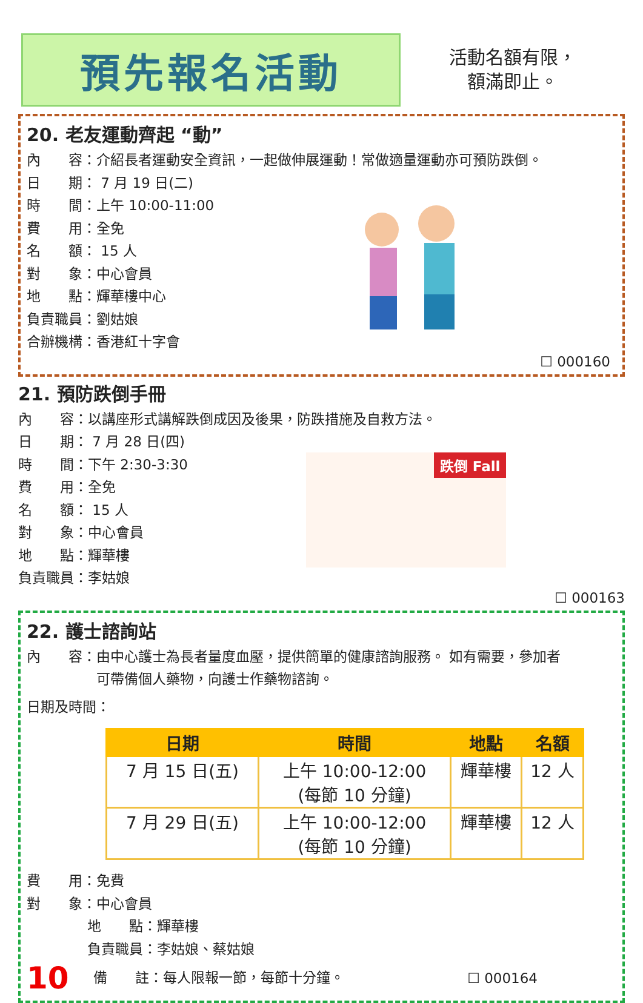預先報名活動
活動名額有限，
額滿即止。
20. 老友運動齊起 “動”
內　　容：介紹長者運動安全資訊，一起做伸展運動！常做適量運動亦可預防跌倒。
日　　期： 7 月 19 日(二)
時　　間：上午 10:00-11:00
費　　用：全免
名　　額： 15 人
對　　象：中心會員
地　　點：輝華樓中心
負責職員：劉姑娘
合辦機構：香港紅十字會
☐ 000160
21. 預防跌倒手冊
內　　容：以講座形式講解跌倒成因及後果，防跌措施及自救方法。
日　　期： 7 月 28 日(四)
時　　間：下午 2:30-3:30
費　　用：全免
名　　額： 15 人
對　　象：中心會員
地　　點：輝華樓
負責職員：李姑娘
跌倒 Fall
☐ 000163
22. 護士諮詢站
內　　容：由中心護士為長者量度血壓，提供簡單的健康諮詢服務。 如有需要，參加者
　　　　　可帶備個人藥物，向護士作藥物諮詢。
日期及時間：
| 日期 | 時間 | 地點 | 名額 |
| --- | --- | --- | --- |
| 7 月 15 日(五) | 上午 10:00-12:00 (每節 10 分鐘) | 輝華樓 | 12 人 |
| 7 月 29 日(五) | 上午 10:00-12:00 (每節 10 分鐘) | 輝華樓 | 12 人 |
費　　用：免費
對　　象：中心會員
地　　點：輝華樓
負責職員：李姑娘、蔡姑娘
10 備　　註：每人限報一節，每節十分鐘。 ☐ 000164